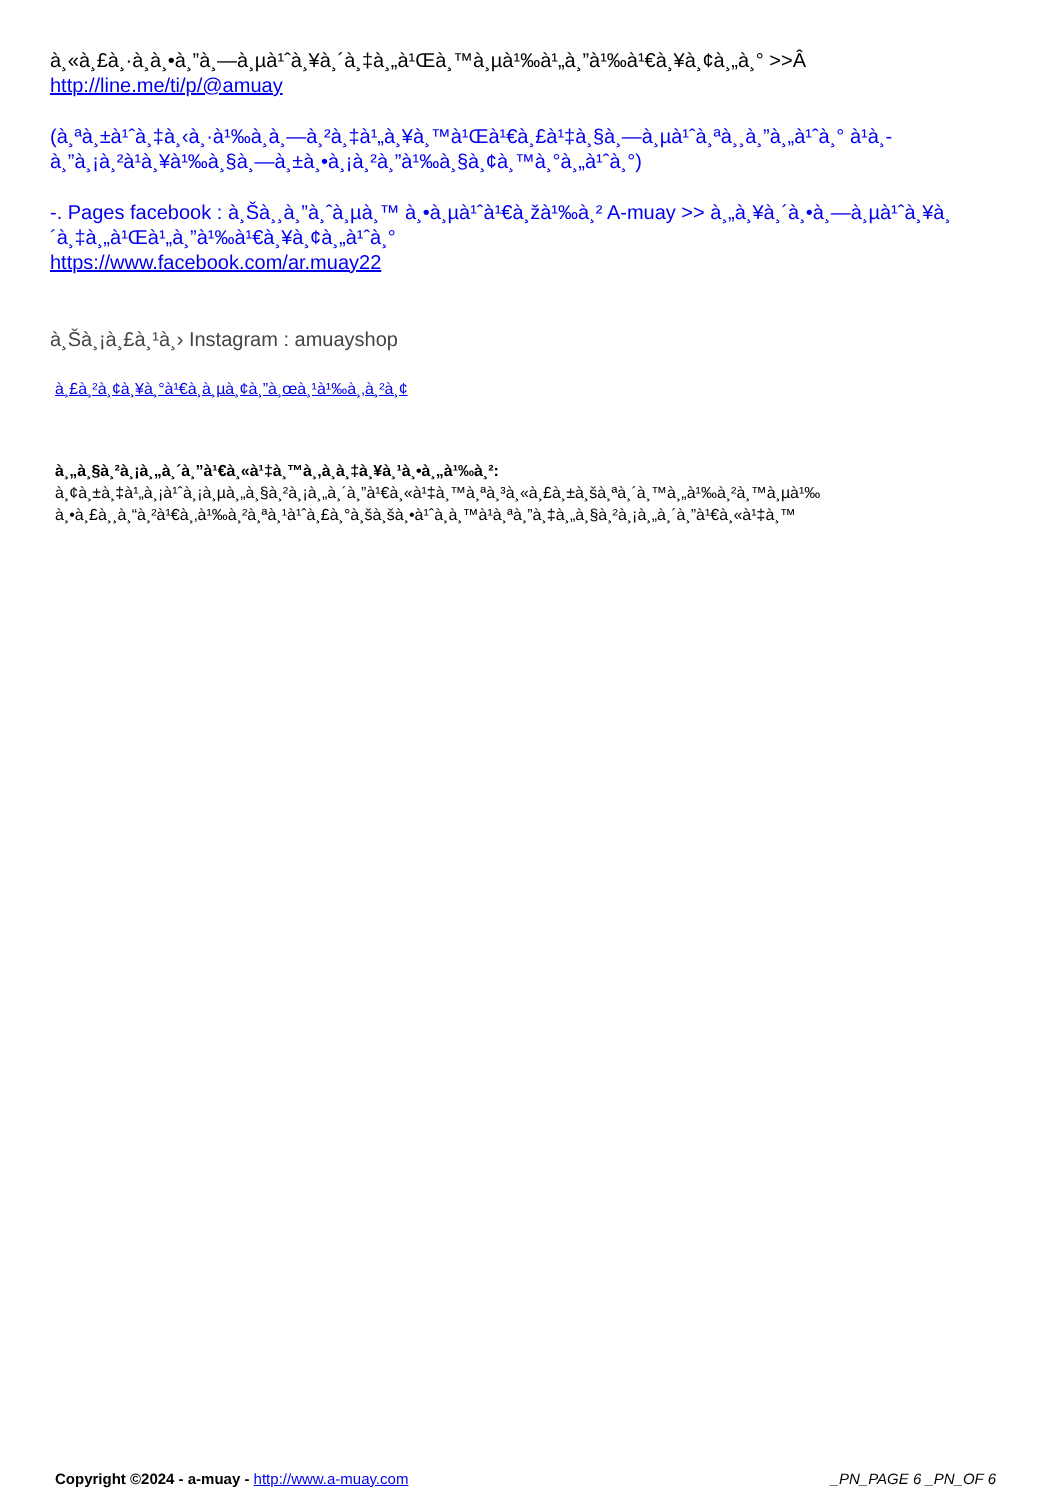à¸«à¸£à¸·à¸­à¸•à¸”à¸—à¸µà¹ˆà¸¥à¸´à¸‡à¸„à¹Œà¸™à¸µà¹‰à¹„à¸”à¹‰à¹€à¸¥à¸¢à¸„à¸° >>Â
http://line.me/ti/p/@amuay
(à¸ªà¸±à¹ˆà¸‡à¸‹à¸·à¹‰à¸­à¸—à¸²à¸‡à¹„à¸¥à¸™à¹Œà¹€à¸£à¹‡à¸§à¸—à¸µà¹ˆà¸ªà¸¸à¸”à¸„à¹ˆà¸° à¹à¸­à¸”à¸¡à¸²à¹à¸¥à¹‰à¸§à¸—à¸±à¸•à¸¡à¸²à¸”à¹‰à¸§à¸¢à¸™à¸°à¸„à¹ˆà¸°)
-. Pages facebook : à¸Šà¸¸à¸”à¸ˆà¸µà¸™ à¸•à¸µà¹ˆà¹€à¸žà¹‰à¸² A-muay >> à¸„à¸¥à¸´à¸•à¸—à¸µà¹ˆà¸¥à¸´à¸‡à¸„à¹Œà¹„à¸”à¹‰à¹€à¸¥à¸¢à¸„à¹ˆà¸°
https://www.facebook.com/ar.muay22
à¸Šà¸¡à¸£à¸¹à¸› Instagram : amuayshop
à¸£à¸²à¸¢à¸¥à¸°à¹€à¸­à¸µà¸¢à¸”à¸œà¸¹à¹‰à¸‚à¸²à¸¢
à¸„à¸§à¸²à¸¡à¸„à¸´à¸”à¹€à¸«à¹‡à¸™à¸‚à¸­à¸‡à¸¥à¸¹à¸•à¸„à¹‰à¸²:
à¸¢à¸±à¸‡à¹„à¸¡à¹ˆà¸¡à¸µà¸„à¸§à¸²à¸¡à¸„à¸´à¸”à¹€à¸«à¹‡à¸™à¸ªà¸³à¸«à¸£à¸±à¸šà¸ªà¸´à¸™à¸„à¹‰à¸²à¸™à¸µà¹‰ à¸•à¸£à¸¸à¸“à¸²à¹€à¸‚à¹‰à¸²à¸ªà¸¹à¹ˆà¸£à¸°à¸šà¸šà¸•à¹ˆà¸­à¸™à¹à¸ªà¸”à¸‡à¸„à¸§à¸²à¸¡à¸„à¸´à¸”à¹€à¸«à¹‡à¸™
Copyright ©2024 - a-muay - http://www.a-muay.com _PN_PAGE 6 _PN_OF 6